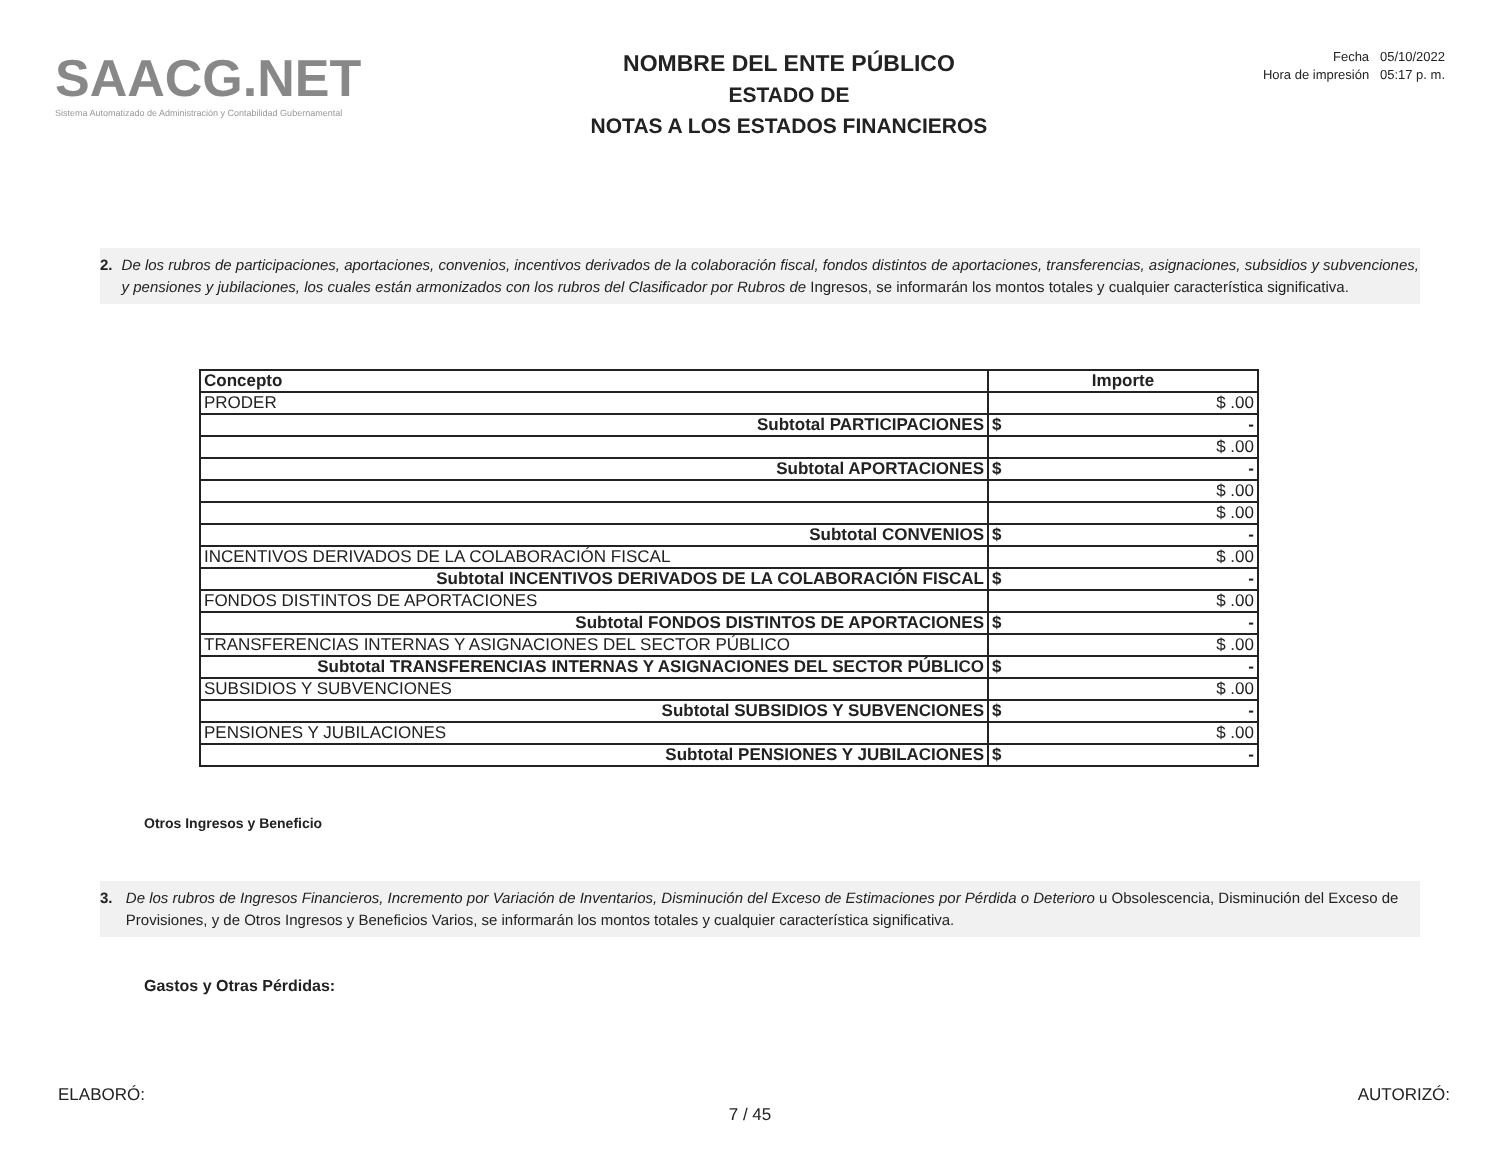SAACG.NET
Sistema Automatizado de Administración y Contabilidad Gubernamental
NOMBRE DEL ENTE PÚBLICO
ESTADO DE
NOTAS A LOS ESTADOS FINANCIEROS
Fecha 05/10/2022
Hora de impresión 05:17 p. m.
2. De los rubros de participaciones, aportaciones, convenios, incentivos derivados de la colaboración fiscal, fondos distintos de aportaciones, transferencias, asignaciones, subsidios y subvenciones, y pensiones y jubilaciones, los cuales están armonizados con los rubros del Clasificador por Rubros de Ingresos, se informarán los montos totales y cualquier característica significativa.
| Concepto | Importe | |
| --- | --- | --- |
| PRODER | $ .00 | |
| Subtotal PARTICIPACIONES | $ | - |
| | $ .00 | |
| Subtotal APORTACIONES | $ | - |
| | $ .00 | |
| | $ .00 | |
| Subtotal CONVENIOS | $ | - |
| INCENTIVOS DERIVADOS DE LA COLABORACIÓN FISCAL | $ .00 | |
| Subtotal INCENTIVOS DERIVADOS DE LA COLABORACIÓN FISCAL | $ | - |
| FONDOS DISTINTOS DE APORTACIONES | $ .00 | |
| Subtotal FONDOS DISTINTOS DE APORTACIONES | $ | - |
| TRANSFERENCIAS INTERNAS Y ASIGNACIONES DEL SECTOR PÚBLICO | $ .00 | |
| Subtotal TRANSFERENCIAS INTERNAS Y ASIGNACIONES DEL SECTOR PÚBLICO | $ | - |
| SUBSIDIOS Y SUBVENCIONES | $ .00 | |
| Subtotal SUBSIDIOS Y SUBVENCIONES | $ | - |
| PENSIONES Y JUBILACIONES | $ .00 | |
| Subtotal PENSIONES Y JUBILACIONES | $ | - |
Otros Ingresos y Beneficio
3. De los rubros de Ingresos Financieros, Incremento por Variación de Inventarios, Disminución del Exceso de Estimaciones por Pérdida o Deterioro u Obsolescencia, Disminución del Exceso de Provisiones, y de Otros Ingresos y Beneficios Varios, se informarán los montos totales y cualquier característica significativa.
Gastos y Otras Pérdidas:
ELABORÓ: AUTORIZÓ:
7 / 45